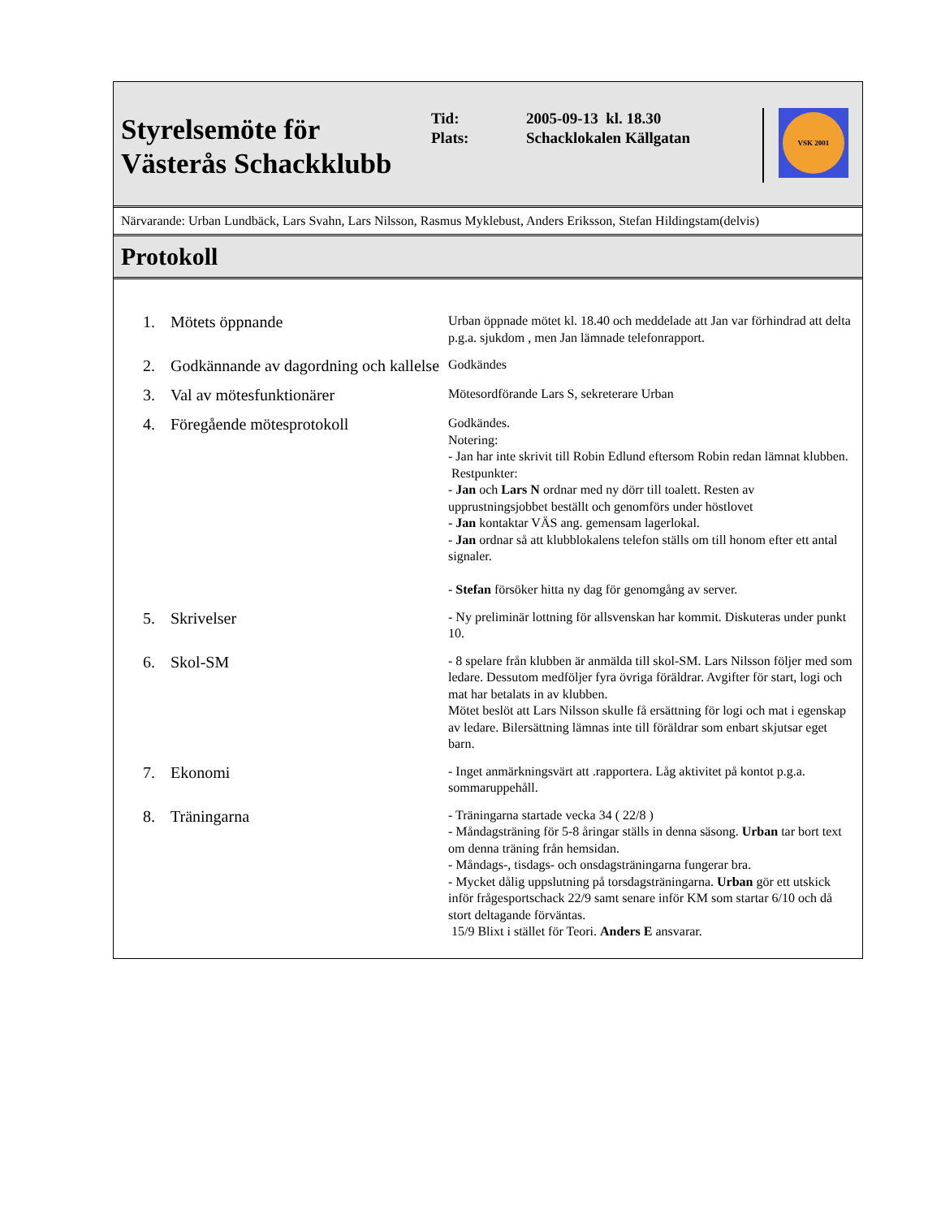Styrelsemöte för Västerås Schackklubb
| Tid: | 2005-09-13 kl. 18.30 |
| Plats: | Schacklokalen Källgatan |
VSK 2001
Närvarande: Urban Lundbäck, Lars Svahn, Lars Nilsson, Rasmus Myklebust, Anders Eriksson, Stefan Hildingstam(delvis)
Protokoll
| 1. | Mötets öppnande | Urban öppnade mötet kl. 18.40 och meddelade att Jan var förhindrad att delta p.g.a. sjukdom , men Jan lämnade telefonrapport. |
| 2. | Godkännande av dagordning och kallelse | Godkändes |
| 3. | Val av mötesfunktionärer | Mötesordförande Lars S, sekreterare Urban |
| 4. | Föregående mötesprotokoll | Godkändes. Notering: - Jan har inte skrivit till Robin Edlund eftersom Robin redan lämnat klubben. Restpunkter: - Jan och Lars N ordnar med ny dörr till toalett. Resten av upprustningsjobbet beställt och genomförs under höstlovet - Jan kontaktar VÄS ang. gemensam lagerlokal. - Jan ordnar så att klubblokalens telefon ställs om till honom efter ett antal signaler. - Stefan försöker hitta ny dag för genomgång av server. |
| 5. | Skrivelser | - Ny preliminär lottning för allsvenskan har kommit. Diskuteras under punkt 10. |
| 6. | Skol-SM | - 8 spelare från klubben är anmälda till skol-SM. Lars Nilsson följer med som ledare. Dessutom medföljer fyra övriga föräldrar. Avgifter för start, logi och mat har betalats in av klubben. Mötet beslöt att Lars Nilsson skulle få ersättning för logi och mat i egenskap av ledare. Bilersättning lämnas inte till föräldrar som enbart skjutsar eget barn. |
| 7. | Ekonomi | - Inget anmärkningsvärt att .rapportera. Låg aktivitet på kontot p.g.a. sommaruppehåll. |
| 8. | Träningarna | - Träningarna startade vecka 34 ( 22/8 ) - Måndagsträning för 5-8 åringar ställs in denna säsong. Urban tar bort text om denna träning från hemsidan. - Måndags-, tisdags- och onsdagsträningarna fungerar bra. - Mycket dålig uppslutning på torsdagsträningarna. Urban gör ett utskick inför frågesportschack 22/9 samt senare inför KM som startar 6/10 och då stort deltagande förväntas. 15/9 Blixt i stället för Teori. Anders E ansvarar. |